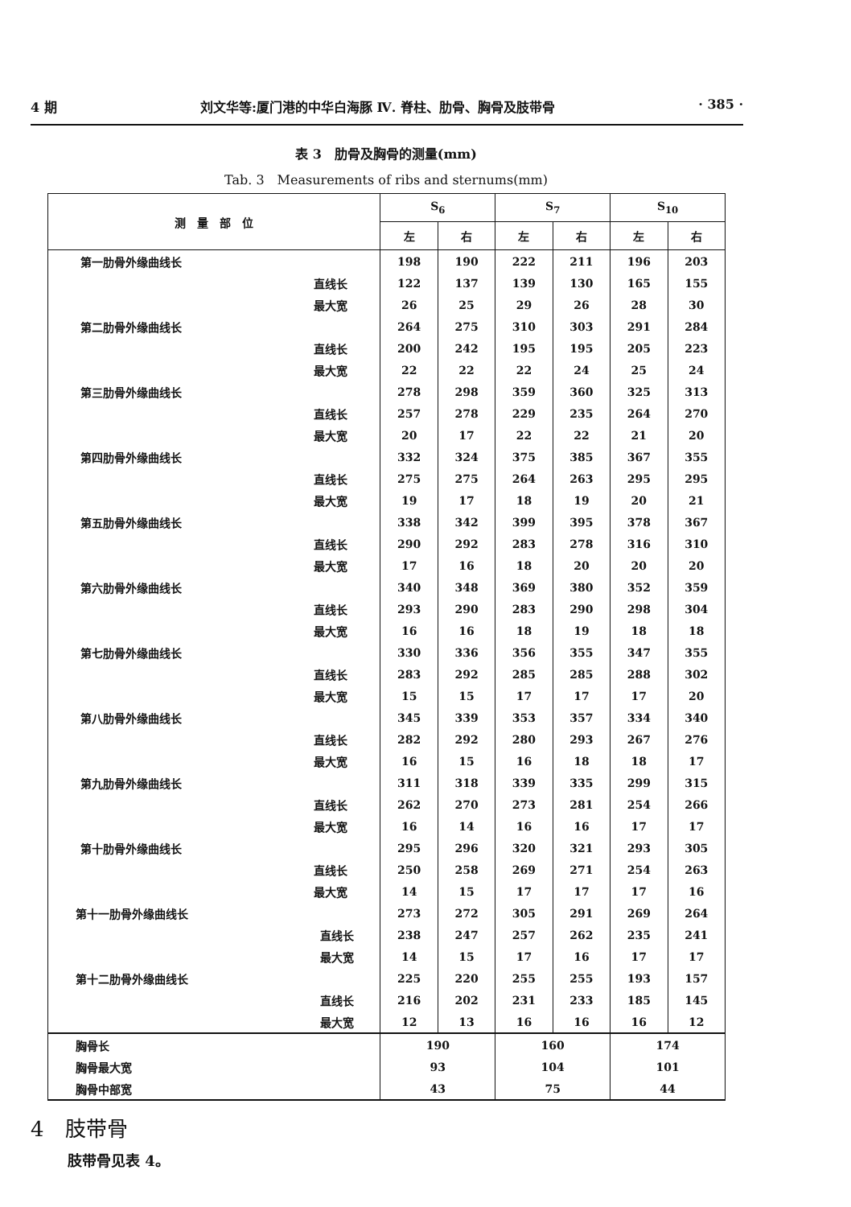4 期 刘文华等:厦门港的中华白海豚 Ⅳ. 脊柱、肋骨、胸骨及肢带骨 · 385 ·
表 3　肋骨及胸骨的测量(mm)
Tab. 3　Measurements of ribs and sternums(mm)
| 测 量 部 位 | S<sub>6</sub> | | S<sub>7</sub> | | S<sub>10</sub> | |
| --- | --- | --- | --- | --- | --- | --- |
| | 左 | 右 | 左 | 右 | 左 | 右 |
| 第一肋骨外缘曲线长 | 198 | 190 | 222 | 211 | 196 | 203 |
| 直线长 | 122 | 137 | 139 | 130 | 165 | 155 |
| 最大宽 | 26 | 25 | 29 | 26 | 28 | 30 |
| 第二肋骨外缘曲线长 | 264 | 275 | 310 | 303 | 291 | 284 |
| 直线长 | 200 | 242 | 195 | 195 | 205 | 223 |
| 最大宽 | 22 | 22 | 22 | 24 | 25 | 24 |
| 第三肋骨外缘曲线长 | 278 | 298 | 359 | 360 | 325 | 313 |
| 直线长 | 257 | 278 | 229 | 235 | 264 | 270 |
| 最大宽 | 20 | 17 | 22 | 22 | 21 | 20 |
| 第四肋骨外缘曲线长 | 332 | 324 | 375 | 385 | 367 | 355 |
| 直线长 | 275 | 275 | 264 | 263 | 295 | 295 |
| 最大宽 | 19 | 17 | 18 | 19 | 20 | 21 |
| 第五肋骨外缘曲线长 | 338 | 342 | 399 | 395 | 378 | 367 |
| 直线长 | 290 | 292 | 283 | 278 | 316 | 310 |
| 最大宽 | 17 | 16 | 18 | 20 | 20 | 20 |
| 第六肋骨外缘曲线长 | 340 | 348 | 369 | 380 | 352 | 359 |
| 直线长 | 293 | 290 | 283 | 290 | 298 | 304 |
| 最大宽 | 16 | 16 | 18 | 19 | 18 | 18 |
| 第七肋骨外缘曲线长 | 330 | 336 | 356 | 355 | 347 | 355 |
| 直线长 | 283 | 292 | 285 | 285 | 288 | 302 |
| 最大宽 | 15 | 15 | 17 | 17 | 17 | 20 |
| 第八肋骨外缘曲线长 | 345 | 339 | 353 | 357 | 334 | 340 |
| 直线长 | 282 | 292 | 280 | 293 | 267 | 276 |
| 最大宽 | 16 | 15 | 16 | 18 | 18 | 17 |
| 第九肋骨外缘曲线长 | 311 | 318 | 339 | 335 | 299 | 315 |
| 直线长 | 262 | 270 | 273 | 281 | 254 | 266 |
| 最大宽 | 16 | 14 | 16 | 16 | 17 | 17 |
| 第十肋骨外缘曲线长 | 295 | 296 | 320 | 321 | 293 | 305 |
| 直线长 | 250 | 258 | 269 | 271 | 254 | 263 |
| 最大宽 | 14 | 15 | 17 | 17 | 17 | 16 |
| 第十一肋骨外缘曲线长 | 273 | 272 | 305 | 291 | 269 | 264 |
| 直线长 | 238 | 247 | 257 | 262 | 235 | 241 |
| 最大宽 | 14 | 15 | 17 | 16 | 17 | 17 |
| 第十二肋骨外缘曲线长 | 225 | 220 | 255 | 255 | 193 | 157 |
| 直线长 | 216 | 202 | 231 | 233 | 185 | 145 |
| 最大宽 | 12 | 13 | 16 | 16 | 16 | 12 |
| 胸骨长 | 190 | | 160 | | 174 | |
| 胸骨最大宽 | 93 | | 104 | | 101 | |
| 胸骨中部宽 | 43 | | 75 | | 44 | |
4　肢带骨
肢带骨见表 4。